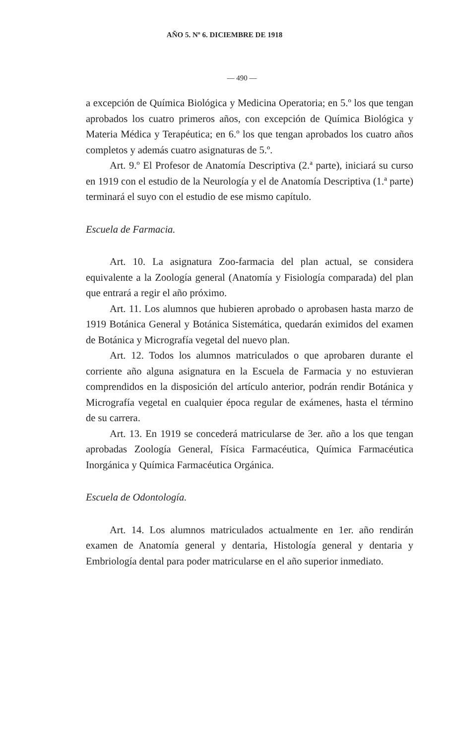AÑO 5. Nº 6. DICIEMBRE DE 1918
— 490 —
a excepción de Química Biológica y Medicina Operatoria; en 5.º los que tengan aprobados los cuatro primeros años, con excepción de Química Biológica y Materia Médica y Terapéutica; en 6.º los que tengan aprobados los cuatro años completos y además cuatro asignaturas de 5.º.
Art. 9.º El Profesor de Anatomía Descriptiva (2.ª parte), iniciará su curso en 1919 con el estudio de la Neurología y el de Anatomía Descriptiva (1.ª parte) terminará el suyo con el estudio de ese mismo capítulo.
Escuela de Farmacia.
Art. 10. La asignatura Zoo-farmacia del plan actual, se considera equivalente a la Zoología general (Anatomía y Fisiología comparada) del plan que entrará a regir el año próximo.
Art. 11. Los alumnos que hubieren aprobado o aprobasen hasta marzo de 1919 Botánica General y Botánica Sistemática, quedarán eximidos del examen de Botánica y Micrografía vegetal del nuevo plan.
Art. 12. Todos los alumnos matriculados o que aprobaren durante el corriente año alguna asignatura en la Escuela de Farmacia y no estuvieran comprendidos en la disposición del artículo anterior, podrán rendir Botánica y Micrografía vegetal en cualquier época regular de exámenes, hasta el término de su carrera.
Art. 13. En 1919 se concederá matricularse de 3er. año a los que tengan aprobadas Zoología General, Física Farmacéutica, Química Farmacéutica Inorgánica y Química Farmacéutica Orgánica.
Escuela de Odontología.
Art. 14. Los alumnos matriculados actualmente en 1er. año rendirán examen de Anatomía general y dentaria, Histología general y dentaria y Embriología dental para poder matricularse en el año superior inmediato.